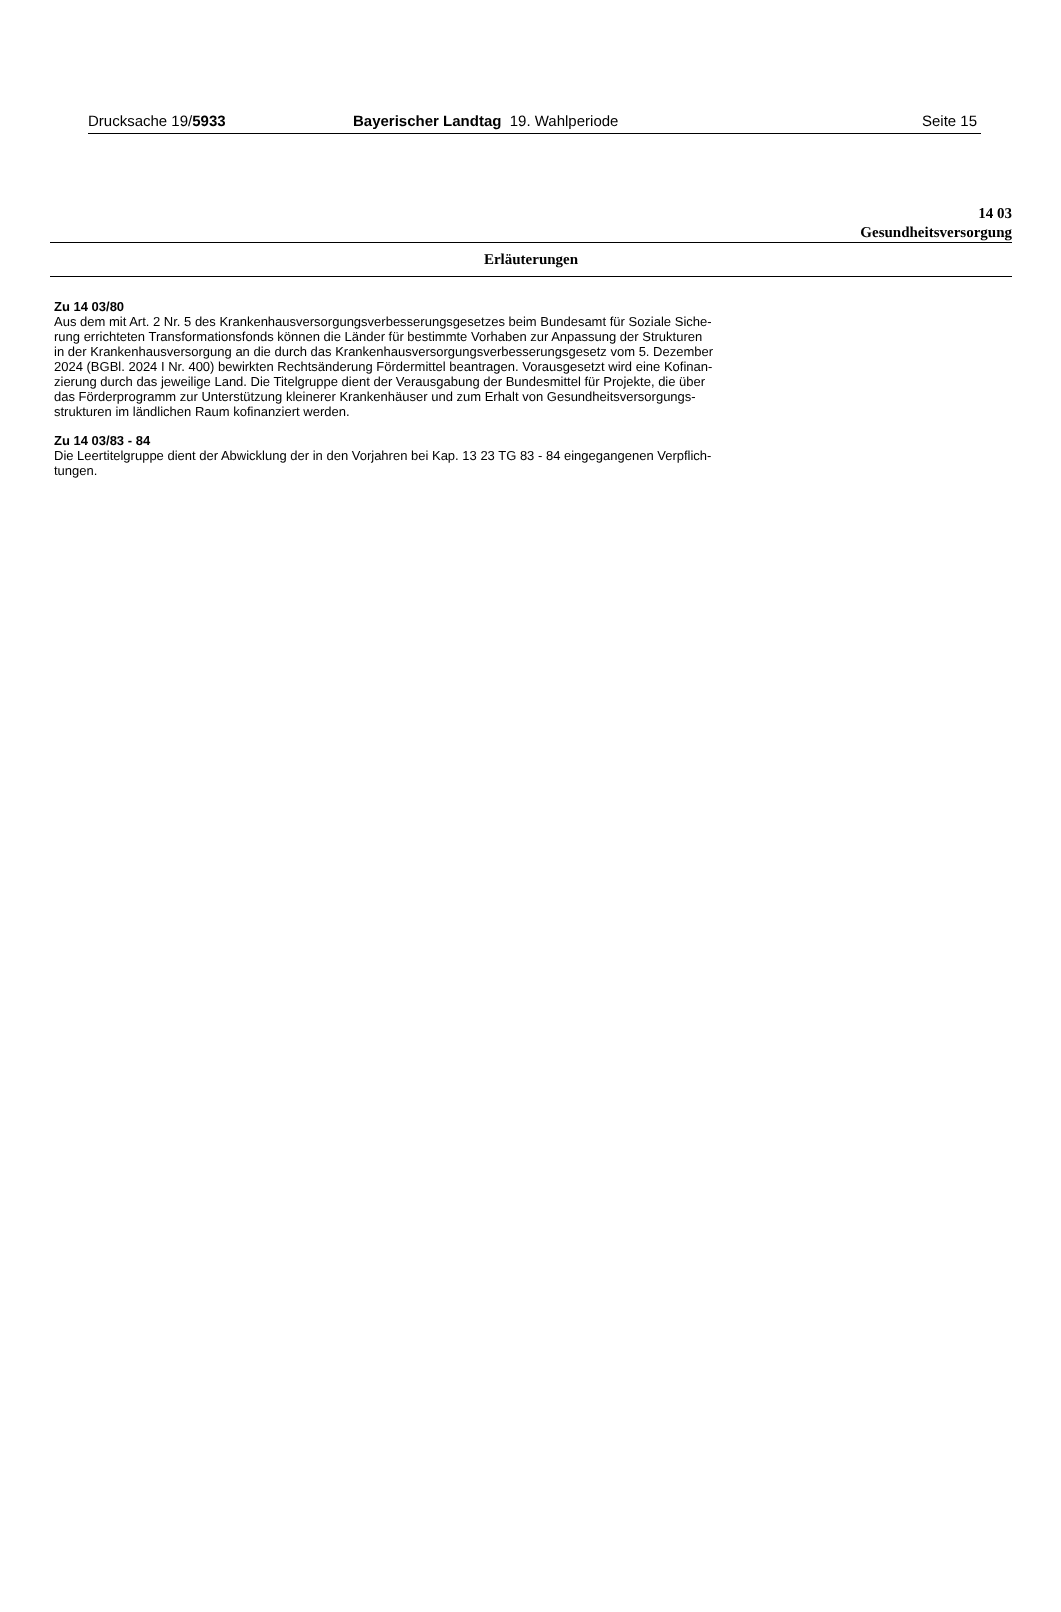Drucksache 19/5933 Bayerischer Landtag 19. Wahlperiode
Seite 15
14 03
Gesundheitsversorgung
Erläuterungen
Zu 14 03/80
Aus dem mit Art. 2 Nr. 5 des Krankenhausversorgungsverbesserungsgesetzes beim Bundesamt für Soziale Siche-
rung errichteten Transformationsfonds können die Länder für bestimmte Vorhaben zur Anpassung der Strukturen
in der Krankenhausversorgung an die durch das Krankenhausversorgungsverbesserungsgesetz vom 5. Dezember
2024 (BGBl. 2024 I Nr. 400) bewirkten Rechtsänderung Fördermittel beantragen. Vorausgesetzt wird eine Kofinan-
zierung durch das jeweilige Land. Die Titelgruppe dient der Verausgabung der Bundesmittel für Projekte, die über
das Förderprogramm zur Unterstützung kleinerer Krankenhäuser und zum Erhalt von Gesundheitsversorgungs-
strukturen im ländlichen Raum kofinanziert werden.
Zu 14 03/83 - 84
Die Leertitelgruppe dient der Abwicklung der in den Vorjahren bei Kap. 13 23 TG 83 - 84 eingegangenen Verpflich-
tungen.